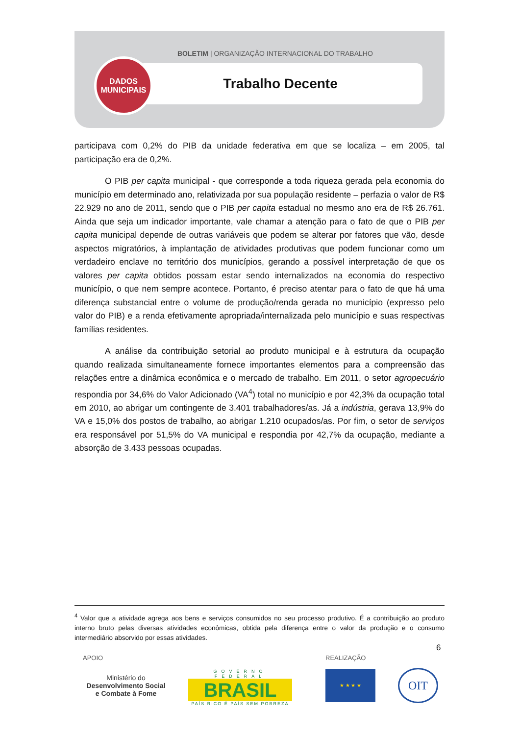BOLETIM | ORGANIZAÇÃO INTERNACIONAL DO TRABALHO
Trabalho Decente
DADOS
MUNICIPAIS
participava com 0,2% do PIB da unidade federativa em que se localiza – em 2005, tal participação era de 0,2%.
O PIB per capita municipal - que corresponde a toda riqueza gerada pela economia do município em determinado ano, relativizada por sua população residente – perfazia o valor de R$ 22.929 no ano de 2011, sendo que o PIB per capita estadual no mesmo ano era de R$ 26.761. Ainda que seja um indicador importante, vale chamar a atenção para o fato de que o PIB per capita municipal depende de outras variáveis que podem se alterar por fatores que vão, desde aspectos migratórios, à implantação de atividades produtivas que podem funcionar como um verdadeiro enclave no território dos municípios, gerando a possível interpretação de que os valores per capita obtidos possam estar sendo internalizados na economia do respectivo município, o que nem sempre acontece. Portanto, é preciso atentar para o fato de que há uma diferença substancial entre o volume de produção/renda gerada no município (expresso pelo valor do PIB) e a renda efetivamente apropriada/internalizada pelo município e suas respectivas famílias residentes.
A análise da contribuição setorial ao produto municipal e à estrutura da ocupação quando realizada simultaneamente fornece importantes elementos para a compreensão das relações entre a dinâmica econômica e o mercado de trabalho. Em 2011, o setor agropecuário respondia por 34,6% do Valor Adicionado (VA<sup>4</sup>) total no município e por 42,3% da ocupação total em 2010, ao abrigar um contingente de 3.401 trabalhadores/as. Já a indústria, gerava 13,9% do VA e 15,0% dos postos de trabalho, ao abrigar 1.210 ocupados/as. Por fim, o setor de serviços era responsável por 51,5% do VA municipal e respondia por 42,7% da ocupação, mediante a absorção de 3.433 pessoas ocupadas.
<sup>4</sup> Valor que a atividade agrega aos bens e serviços consumidos no seu processo produtivo. É a contribuição ao produto interno bruto pelas diversas atividades econômicas, obtida pela diferença entre o valor da produção e o consumo intermediário absorvido por essas atividades.
6
APOIO REALIZAÇÃO
Ministério do
Desenvolvimento Social
e Combate à Fome
GOVERNO FEDERAL
BRASIL
PAÍS RICO É PAÍS SEM POBREZA
★ ★ ★ ★ OIT